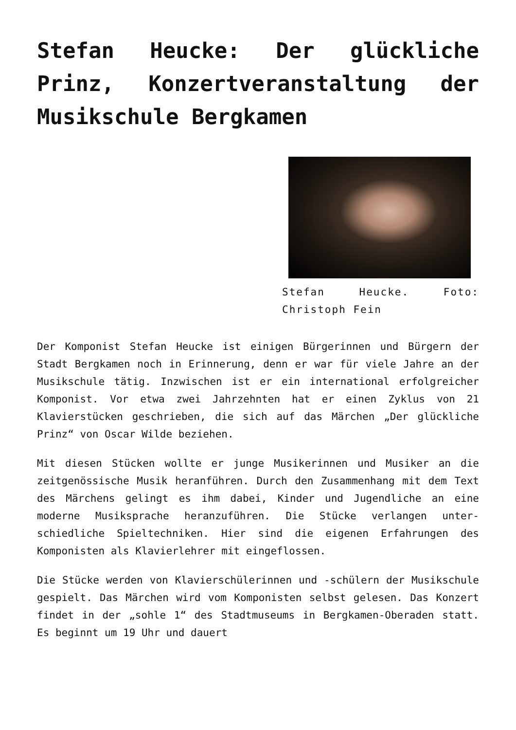Stefan Heucke: Der glückliche Prinz, Konzertveranstaltung der Musikschule Bergkamen
Stefan Heucke. Foto: Christoph Fein
Der Komponist Stefan Heucke ist einigen Bürgerinnen und Bürgern der Stadt Bergkamen noch in Erinnerung, denn er war für viele Jahre an der Musikschule tätig. Inzwischen ist er ein international erfolgreicher Komponist. Vor etwa zwei Jahrzehnten hat er einen Zyklus von 21 Klavierstücken geschrieben, die sich auf das Märchen „Der glückliche Prinz“ von Oscar Wilde beziehen.
Mit diesen Stücken wollte er junge Musikerinnen und Musiker an die zeitgenössische Musik heranführen. Durch den Zusammenhang mit dem Text des Märchens gelingt es ihm dabei, Kinder und Jugendliche an eine moderne Musiksprache heranzuführen. Die Stücke verlangen unter-schiedliche Spieltechniken. Hier sind die eigenen Erfahrungen des Komponisten als Klavierlehrer mit eingeflossen.
Die Stücke werden von Klavierschülerinnen und -schülern der Musikschule gespielt. Das Märchen wird vom Komponisten selbst gelesen. Das Konzert findet in der „sohle 1“ des Stadtmuseums in Bergkamen-Oberaden statt. Es beginnt um 19 Uhr und dauert